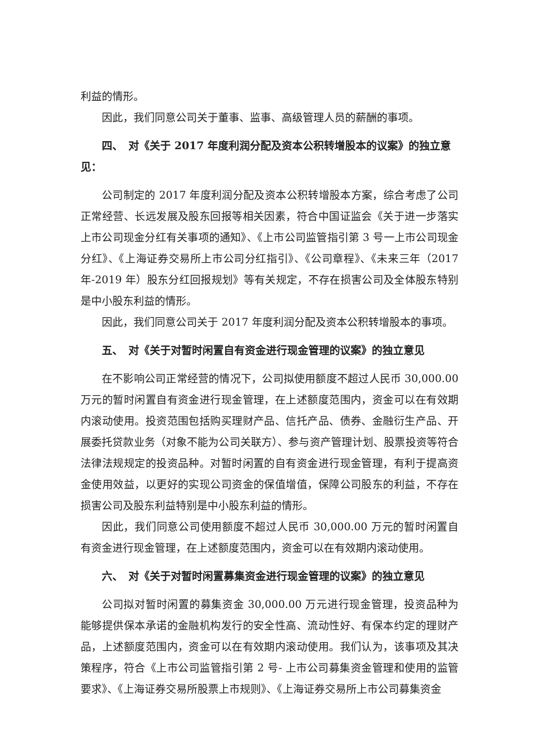利益的情形。
因此，我们同意公司关于董事、监事、高级管理人员的薪酬的事项。
四、　对《关于 2017 年度利润分配及资本公积转增股本的议案》的独立意见：
公司制定的 2017 年度利润分配及资本公积转增股本方案，综合考虑了公司正常经营、长远发展及股东回报等相关因素，符合中国证监会《关于进一步落实上市公司现金分红有关事项的通知》、《上市公司监管指引第 3 号一上市公司现金分红》、《上海证券交易所上市公司分红指引》、《公司章程》、《未来三年（2017 年-2019 年）股东分红回报规划》等有关规定，不存在损害公司及全体股东特别是中小股东利益的情形。
因此，我们同意公司关于 2017 年度利润分配及资本公积转增股本的事项。
五、　对《关于对暂时闲置自有资金进行现金管理的议案》的独立意见
在不影响公司正常经营的情况下，公司拟使用额度不超过人民币 30,000.00 万元的暂时闲置自有资金进行现金管理，在上述额度范围内，资金可以在有效期内滚动使用。投资范围包括购买理财产品、信托产品、债券、金融衍生产品、开展委托贷款业务（对象不能为公司关联方）、参与资产管理计划、股票投资等符合法律法规规定的投资品种。对暂时闲置的自有资金进行现金管理，有利于提高资金使用效益，以更好的实现公司资金的保值增值，保障公司股东的利益，不存在损害公司及股东利益特别是中小股东利益的情形。
因此，我们同意公司使用额度不超过人民币 30,000.00 万元的暂时闲置自有资金进行现金管理，在上述额度范围内，资金可以在有效期内滚动使用。
六、　对《关于对暂时闲置募集资金进行现金管理的议案》的独立意见
公司拟对暂时闲置的募集资金 30,000.00 万元进行现金管理，投资品种为能够提供保本承诺的金融机构发行的安全性高、流动性好、有保本约定的理财产品，上述额度范围内，资金可以在有效期内滚动使用。我们认为，该事项及其决策程序，符合《上市公司监管指引第 2 号- 上市公司募集资金管理和使用的监管要求》、《上海证券交易所股票上市规则》、《上海证券交易所上市公司募集资金